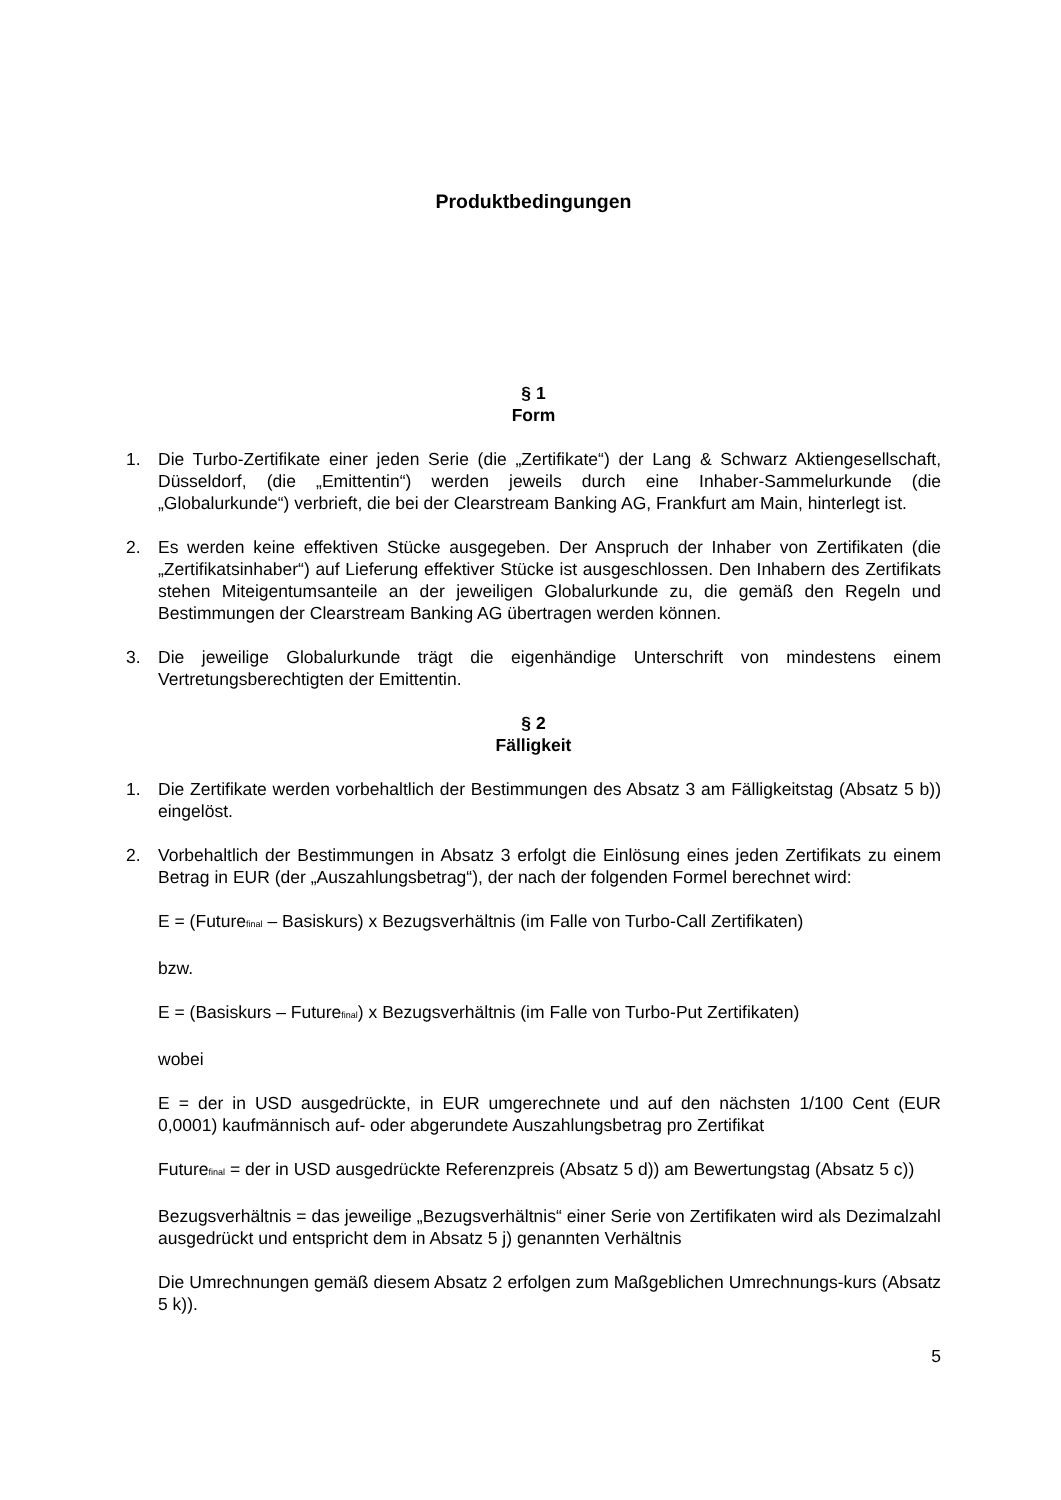Produktbedingungen
§ 1
Form
1. Die Turbo-Zertifikate einer jeden Serie (die „Zertifikate“) der Lang & Schwarz Aktiengesellschaft, Düsseldorf, (die „Emittentin“) werden jeweils durch eine Inhaber-Sammelurkunde (die „Globalurkunde“) verbrieft, die bei der Clearstream Banking AG, Frankfurt am Main, hinterlegt ist.
2. Es werden keine effektiven Stücke ausgegeben. Der Anspruch der Inhaber von Zertifikaten (die „Zertifikatsinhaber“) auf Lieferung effektiver Stücke ist ausgeschlossen. Den Inhabern des Zertifikats stehen Miteigentumsanteile an der jeweiligen Globalurkunde zu, die gemäß den Regeln und Bestimmungen der Clearstream Banking AG übertragen werden können.
3. Die jeweilige Globalurkunde trägt die eigenhändige Unterschrift von mindestens einem Vertretungsberechtigten der Emittentin.
§ 2
Fälligkeit
1. Die Zertifikate werden vorbehaltlich der Bestimmungen des Absatz 3 am Fälligkeitstag (Absatz 5 b)) eingelöst.
2. Vorbehaltlich der Bestimmungen in Absatz 3 erfolgt die Einlösung eines jeden Zertifikats zu einem Betrag in EUR (der „Auszahlungsbetrag“), der nach der folgenden Formel berechnet wird:
E = (Future<sub>final</sub> – Basiskurs) x Bezugsverhältnis (im Falle von Turbo-Call Zertifikaten)
bzw.
E = (Basiskurs – Future<sub>final</sub>) x Bezugsverhältnis (im Falle von Turbo-Put Zertifikaten)
wobei
E = der in USD ausgedrückte, in EUR umgerechnete und auf den nächsten 1/100 Cent (EUR 0,0001) kaufmännisch auf- oder abgerundete Auszahlungsbetrag pro Zertifikat
Future<sub>final</sub> = der in USD ausgedrückte Referenzpreis (Absatz 5 d)) am Bewertungstag (Absatz 5 c))
Bezugsverhältnis = das jeweilige „Bezugsverhältnis“ einer Serie von Zertifikaten wird als Dezimalzahl ausgedrückt und entspricht dem in Absatz 5 j) genannten Verhältnis
Die Umrechnungen gemäß diesem Absatz 2 erfolgen zum Maßgeblichen Umrechnungs-kurs (Absatz 5 k)).
5